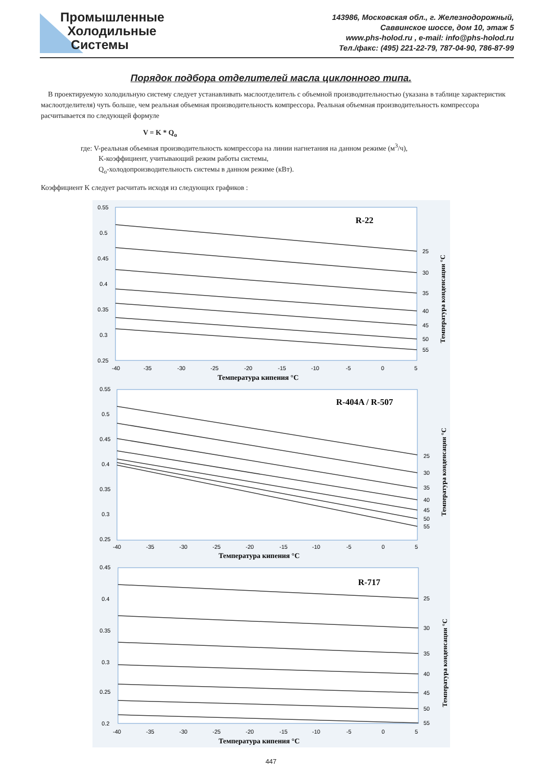Промышленные
Холодильные
Системы
143986, Московская обл., г. Железнодорожный,
Саввинское шоссе, дом 10, этаж 5
www.phs-holod.ru , e-mail: info@phs-holod.ru
Тел./факс: (495) 221-22-79, 787-04-90, 786-87-99
Порядок подбора отделителей масла циклонного типа.
В проектируемую холодильную систему следует устанавливать маслоотделитель с объемной производительностью (указана в таблице характеристик маслоотделителя) чуть больше, чем реальная объемная производительность компрессора. Реальная объемная производительность компрессора расчитывается по следующей формуле
V = K * Q<sub>o</sub>
где: V-реальная объемная производительность компрессора на линии нагнетания на данном режиме (м<sup>3</sup>/ч),
K-коэффициент, учитывающий режим работы системы,
Q<sub>o</sub>-холодопроизводительность системы в данном режиме (кВт).
Коэффициент K следует расчитать исходя из следующих графиков :
R-22
0.55
0.5
0.45
0.4
0.35
0.3
0.25
-40
-35
-30
-25
-20
-15
-10
-5
0
5
25
30
35
40
45
50
55
Температура кипения °C
Температура конденсации °C
R-404A / R-507
0.55
0.5
0.45
0.4
0.35
0.3
0.25
-40
-35
-30
-25
-20
-15
-10
-5
0
5
25
30
35
40
45
50
55
Температура кипения °C
Температура конденсации °C
R-717
0.45
0.4
0.35
0.3
0.25
0.2
-40
-35
-30
-25
-20
-15
-10
-5
0
5
25
30
35
40
45
50
55
Температура кипения °C
Температура конденсации °C
447